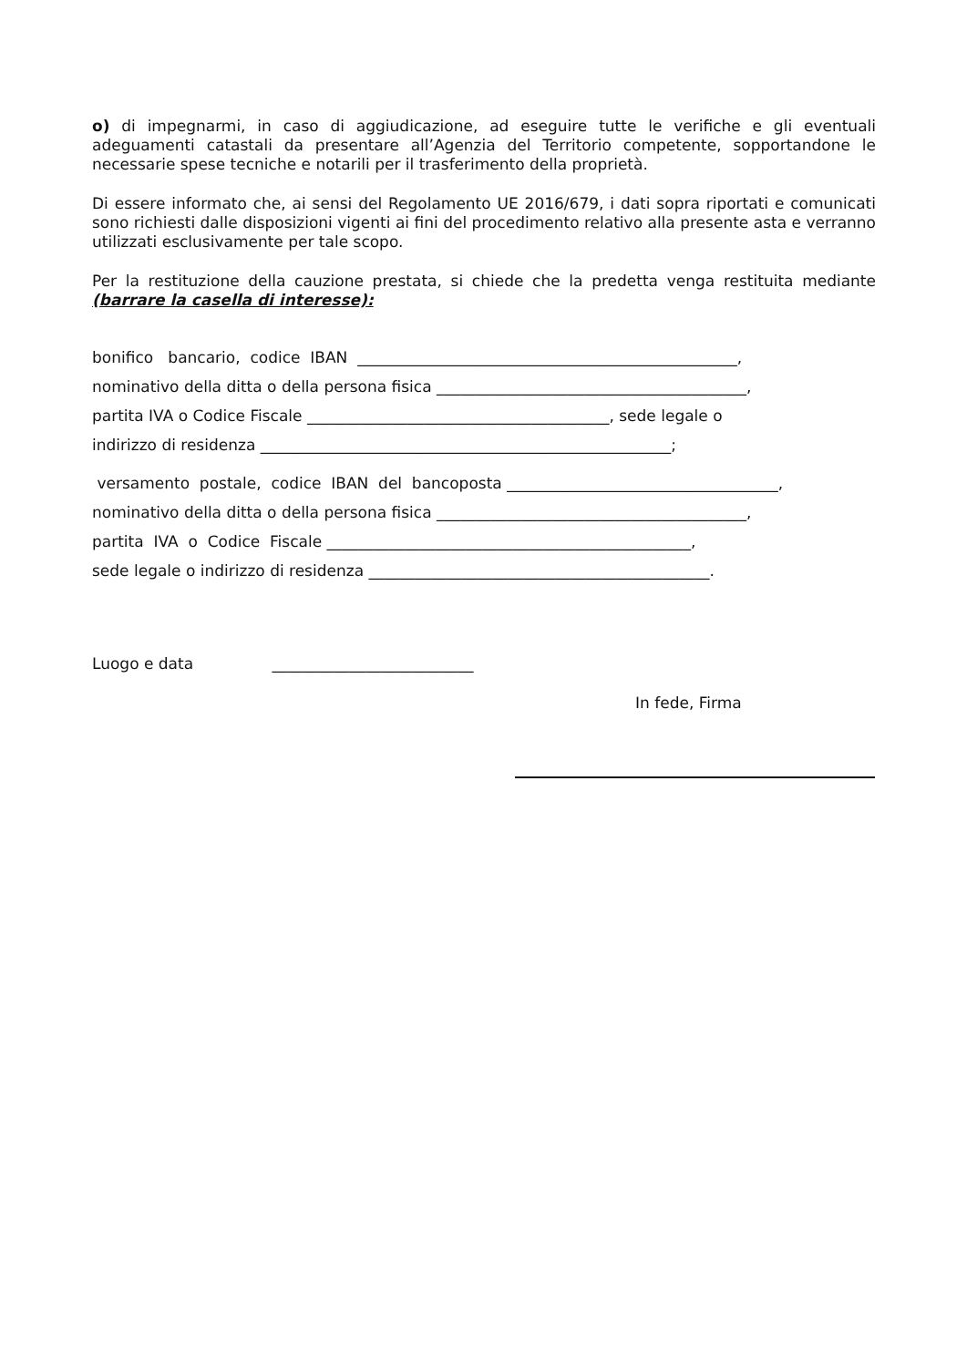o) di impegnarmi, in caso di aggiudicazione, ad eseguire tutte le verifiche e gli eventuali adeguamenti catastali da presentare all’Agenzia del Territorio competente, sopportandone le necessarie spese tecniche e notarili per il trasferimento della proprietà.
Di essere informato che, ai sensi del Regolamento UE 2016/679, i dati sopra riportati e comunicati sono richiesti dalle disposizioni vigenti ai fini del procedimento relativo alla presente asta e verranno utilizzati esclusivamente per tale scopo.
Per la restituzione della cauzione prestata, si chiede che la predetta venga restituita mediante (barrare la casella di interesse):
bonifico bancario, codice IBAN _________________________________________________,
nominativo della ditta o della persona fisica ________________________________________,
partita IVA o Codice Fiscale _______________________________________, sede legale o
indirizzo di residenza _____________________________________________________;
versamento postale, codice IBAN del bancoposta ___________________________________,
nominativo della ditta o della persona fisica ________________________________________,
partita IVA o Codice Fiscale _______________________________________________,
sede legale o indirizzo di residenza ____________________________________________.
Luogo e data __________________________
In fede, Firma